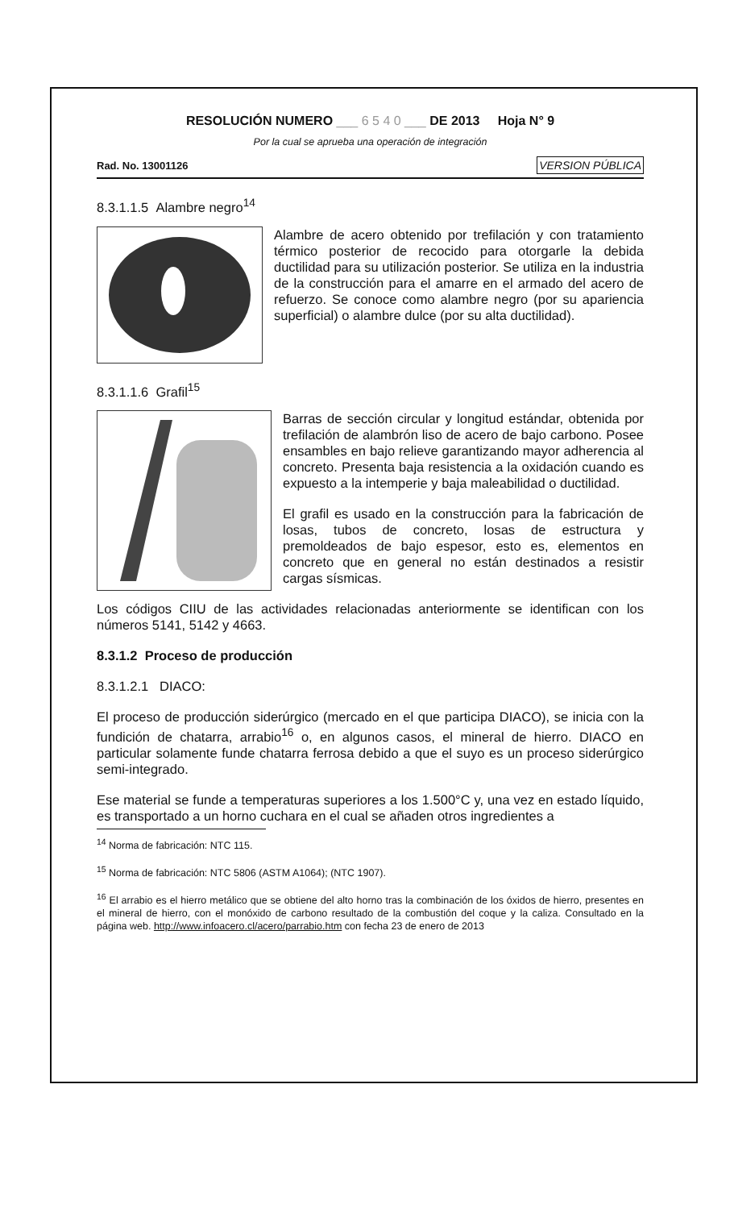RESOLUCIÓN NUMERO ___ 6 5 4 0 ___ DE 2013 Hoja N° 9
Por la cual se aprueba una operación de integración
Rad. No. 13001126 VERSION PÚBLICA
8.3.1.1.5 Alambre negro<sup>14</sup>
Alambre de acero obtenido por trefilación y con tratamiento térmico posterior de recocido para otorgarle la debida ductilidad para su utilización posterior. Se utiliza en la industria de la construcción para el amarre en el armado del acero de refuerzo. Se conoce como alambre negro (por su apariencia superficial) o alambre dulce (por su alta ductilidad).
8.3.1.1.6 Grafil<sup>15</sup>
Barras de sección circular y longitud estándar, obtenida por trefilación de alambrón liso de acero de bajo carbono. Posee ensambles en bajo relieve garantizando mayor adherencia al concreto. Presenta baja resistencia a la oxidación cuando es expuesto a la intemperie y baja maleabilidad o ductilidad.
El grafil es usado en la construcción para la fabricación de losas, tubos de concreto, losas de estructura y premoldeados de bajo espesor, esto es, elementos en concreto que en general no están destinados a resistir cargas sísmicas.
Los códigos CIIU de las actividades relacionadas anteriormente se identifican con los números 5141, 5142 y 4663.
8.3.1.2 Proceso de producción
8.3.1.2.1 DIACO:
El proceso de producción siderúrgico (mercado en el que participa DIACO), se inicia con la fundición de chatarra, arrabio<sup>16</sup> o, en algunos casos, el mineral de hierro. DIACO en particular solamente funde chatarra ferrosa debido a que el suyo es un proceso siderúrgico semi-integrado.
Ese material se funde a temperaturas superiores a los 1.500°C y, una vez en estado líquido, es transportado a un horno cuchara en el cual se añaden otros ingredientes a
<sup>14</sup> Norma de fabricación: NTC 115.
<sup>15</sup> Norma de fabricación: NTC 5806 (ASTM A1064); (NTC 1907).
<sup>16</sup> El arrabio es el hierro metálico que se obtiene del alto horno tras la combinación de los óxidos de hierro, presentes en el mineral de hierro, con el monóxido de carbono resultado de la combustión del coque y la caliza. Consultado en la página web. http://www.infoacero.cl/acero/parrabio.htm con fecha 23 de enero de 2013